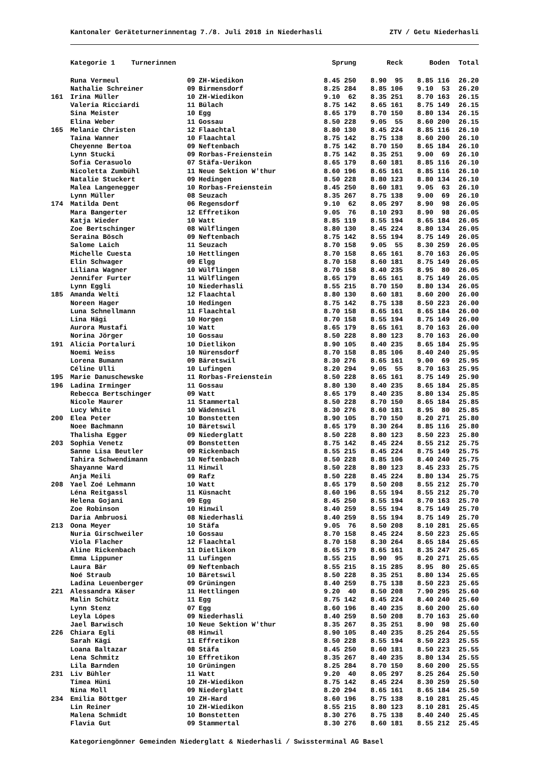Kantonaler Geräteturnerinnentag 7./8. Juli 2018 in Niederhasli ZTV / Getu Niederhasli
| | Kategorie 1 Turnerinnen | | | Sprung | Reck | Boden | Total |
| --- | --- | --- | --- | --- | --- | --- | --- |
| | Runa Vermeul | 09 | ZH-Wiedikon | 8.45 250 | 8.90 95 | 8.85 116 | 26.20 |
| | Nathalie Schreiner | 09 | Birmensdorf | 8.25 284 | 8.85 106 | 9.10 53 | 26.20 |
| 161 | Irina Müller | 10 | ZH-Wiedikon | 9.10 62 | 8.35 251 | 8.70 163 | 26.15 |
| | Valeria Ricciardi | 11 | Bülach | 8.75 142 | 8.65 161 | 8.75 149 | 26.15 |
| | Sina Meister | 10 | Egg | 8.65 179 | 8.70 150 | 8.80 134 | 26.15 |
| | Elina Weber | 11 | Gossau | 8.50 228 | 9.05 55 | 8.60 200 | 26.15 |
| 165 | Melanie Christen | 12 | Flaachtal | 8.80 130 | 8.45 224 | 8.85 116 | 26.10 |
| | Taina Wanner | 10 | Flaachtal | 8.75 142 | 8.75 138 | 8.60 200 | 26.10 |
| | Cheyenne Bertoa | 09 | Neftenbach | 8.75 142 | 8.70 150 | 8.65 184 | 26.10 |
| | Lynn Stucki | 09 | Rorbas-Freienstein | 8.75 142 | 8.35 251 | 9.00 69 | 26.10 |
| | Sofia Cerasuolo | 07 | Stäfa-Uerikon | 8.65 179 | 8.60 181 | 8.85 116 | 26.10 |
| | Nicoletta Zumbühl | 11 | Neue Sektion W'thur | 8.60 196 | 8.65 161 | 8.85 116 | 26.10 |
| | Natalie Stuckert | 09 | Hedingen | 8.50 228 | 8.80 123 | 8.80 134 | 26.10 |
| | Malea Langenegger | 10 | Rorbas-Freienstein | 8.45 250 | 8.60 181 | 9.05 63 | 26.10 |
| | Lynn Müller | 08 | Seuzach | 8.35 267 | 8.75 138 | 9.00 69 | 26.10 |
| 174 | Matilda Dent | 06 | Regensdorf | 9.10 62 | 8.05 297 | 8.90 98 | 26.05 |
| | Mara Bangerter | 12 | Effretikon | 9.05 76 | 8.10 293 | 8.90 98 | 26.05 |
| | Katja Wieder | 10 | Watt | 8.85 119 | 8.55 194 | 8.65 184 | 26.05 |
| | Zoe Bertschinger | 08 | Wülflingen | 8.80 130 | 8.45 224 | 8.80 134 | 26.05 |
| | Seraina Bösch | 09 | Neftenbach | 8.75 142 | 8.55 194 | 8.75 149 | 26.05 |
| | Salome Laich | 11 | Seuzach | 8.70 158 | 9.05 55 | 8.30 259 | 26.05 |
| | Michelle Cuesta | 10 | Hettlingen | 8.70 158 | 8.65 161 | 8.70 163 | 26.05 |
| | Elin Schwager | 09 | Elgg | 8.70 158 | 8.60 181 | 8.75 149 | 26.05 |
| | Liliana Wagner | 10 | Wülflingen | 8.70 158 | 8.40 235 | 8.95 80 | 26.05 |
| | Jennifer Furter | 11 | Wülflingen | 8.65 179 | 8.65 161 | 8.75 149 | 26.05 |
| | Lynn Eggli | 10 | Niederhasli | 8.55 215 | 8.70 150 | 8.80 134 | 26.05 |
| 185 | Amanda Welti | 12 | Flaachtal | 8.80 130 | 8.60 181 | 8.60 200 | 26.00 |
| | Noreen Hager | 10 | Hedingen | 8.75 142 | 8.75 138 | 8.50 223 | 26.00 |
| | Luna Schnellmann | 11 | Flaachtal | 8.70 158 | 8.65 161 | 8.65 184 | 26.00 |
| | Lina Hägi | 10 | Horgen | 8.70 158 | 8.55 194 | 8.75 149 | 26.00 |
| | Aurora Mustafi | 10 | Watt | 8.65 179 | 8.65 161 | 8.70 163 | 26.00 |
| | Norina Jörger | 10 | Gossau | 8.50 228 | 8.80 123 | 8.70 163 | 26.00 |
| 191 | Alicia Portaluri | 10 | Dietlikon | 8.90 105 | 8.40 235 | 8.65 184 | 25.95 |
| | Noemi Weiss | 10 | Nürensdorf | 8.70 158 | 8.85 106 | 8.40 240 | 25.95 |
| | Lorena Bumann | 09 | Bäretswil | 8.30 276 | 8.65 161 | 9.00 69 | 25.95 |
| | Céline Ulli | 10 | Lufingen | 8.20 294 | 9.05 55 | 8.70 163 | 25.95 |
| 195 | Marie Danuschewske | 11 | Rorbas-Freienstein | 8.50 228 | 8.65 161 | 8.75 149 | 25.90 |
| 196 | Ladina Irminger | 11 | Gossau | 8.80 130 | 8.40 235 | 8.65 184 | 25.85 |
| | Rebecca Bertschinger | 09 | Watt | 8.65 179 | 8.40 235 | 8.80 134 | 25.85 |
| | Nicole Maurer | 11 | Stammertal | 8.50 228 | 8.70 150 | 8.65 184 | 25.85 |
| | Lucy White | 10 | Wädenswil | 8.30 276 | 8.60 181 | 8.95 80 | 25.85 |
| 200 | Elea Peter | 10 | Bonstetten | 8.90 105 | 8.70 150 | 8.20 271 | 25.80 |
| | Noee Bachmann | 10 | Bäretswil | 8.65 179 | 8.30 264 | 8.85 116 | 25.80 |
| | Thalisha Egger | 09 | Niederglatt | 8.50 228 | 8.80 123 | 8.50 223 | 25.80 |
| 203 | Sophia Venetz | 09 | Bonstetten | 8.75 142 | 8.45 224 | 8.55 212 | 25.75 |
| | Sanne Lisa Beutler | 09 | Rickenbach | 8.55 215 | 8.45 224 | 8.75 149 | 25.75 |
| | Tahira Schwendimann | 10 | Neftenbach | 8.50 228 | 8.85 106 | 8.40 240 | 25.75 |
| | Shayanne Ward | 11 | Hinwil | 8.50 228 | 8.80 123 | 8.45 233 | 25.75 |
| | Anja Meili | 09 | Rafz | 8.50 228 | 8.45 224 | 8.80 134 | 25.75 |
| 208 | Yael Zoé Lehmann | 10 | Watt | 8.65 179 | 8.50 208 | 8.55 212 | 25.70 |
| | Léna Reitgassl | 11 | Küsnacht | 8.60 196 | 8.55 194 | 8.55 212 | 25.70 |
| | Helena Gojani | 09 | Egg | 8.45 250 | 8.55 194 | 8.70 163 | 25.70 |
| | Zoe Robinson | 10 | Hinwil | 8.40 259 | 8.55 194 | 8.75 149 | 25.70 |
| | Daria Ambruosi | 08 | Niederhasli | 8.40 259 | 8.55 194 | 8.75 149 | 25.70 |
| 213 | Oona Meyer | 10 | Stäfa | 9.05 76 | 8.50 208 | 8.10 281 | 25.65 |
| | Nuria Girschweiler | 10 | Gossau | 8.70 158 | 8.45 224 | 8.50 223 | 25.65 |
| | Viola Flacher | 12 | Flaachtal | 8.70 158 | 8.30 264 | 8.65 184 | 25.65 |
| | Aline Rickenbach | 11 | Dietlikon | 8.65 179 | 8.65 161 | 8.35 247 | 25.65 |
| | Emma Lippuner | 11 | Lufingen | 8.55 215 | 8.90 95 | 8.20 271 | 25.65 |
| | Laura Bär | 09 | Neftenbach | 8.55 215 | 8.15 285 | 8.95 80 | 25.65 |
| | Noé Straub | 10 | Bäretswil | 8.50 228 | 8.35 251 | 8.80 134 | 25.65 |
| | Ladina Leuenberger | 09 | Grüningen | 8.40 259 | 8.75 138 | 8.50 223 | 25.65 |
| 221 | Alessandra Käser | 11 | Hettlingen | 9.20 40 | 8.50 208 | 7.90 295 | 25.60 |
| | Malin Schütz | 11 | Egg | 8.75 142 | 8.45 224 | 8.40 240 | 25.60 |
| | Lynn Stenz | 07 | Egg | 8.60 196 | 8.40 235 | 8.60 200 | 25.60 |
| | Leyla Lópes | 09 | Niederhasli | 8.40 259 | 8.50 208 | 8.70 163 | 25.60 |
| | Jael Barwisch | 10 | Neue Sektion W'thur | 8.35 267 | 8.35 251 | 8.90 98 | 25.60 |
| 226 | Chiara Egli | 08 | Hinwil | 8.90 105 | 8.40 235 | 8.25 264 | 25.55 |
| | Sarah Kägi | 11 | Effretikon | 8.50 228 | 8.55 194 | 8.50 223 | 25.55 |
| | Loana Baltazar | 08 | Stäfa | 8.45 250 | 8.60 181 | 8.50 223 | 25.55 |
| | Lena Schmitz | 10 | Effretikon | 8.35 267 | 8.40 235 | 8.80 134 | 25.55 |
| | Lila Barnden | 10 | Grüningen | 8.25 284 | 8.70 150 | 8.60 200 | 25.55 |
| 231 | Liv Bühler | 11 | Watt | 9.20 40 | 8.05 297 | 8.25 264 | 25.50 |
| | Timea Hüni | 10 | ZH-Wiedikon | 8.75 142 | 8.45 224 | 8.30 259 | 25.50 |
| | Nina Moll | 09 | Niederglatt | 8.20 294 | 8.65 161 | 8.65 184 | 25.50 |
| 234 | Emilia Böttger | 10 | ZH-Hard | 8.60 196 | 8.75 138 | 8.10 281 | 25.45 |
| | Lin Reiner | 10 | ZH-Wiedikon | 8.55 215 | 8.80 123 | 8.10 281 | 25.45 |
| | Malena Schmidt | 10 | Bonstetten | 8.30 276 | 8.75 138 | 8.40 240 | 25.45 |
| | Flavia Gut | 09 | Stammertal | 8.30 276 | 8.60 181 | 8.55 212 | 25.45 |
Kategoriengönner Gemeinden Niederglatt & Niederhasli / Swissterminal AG Basel